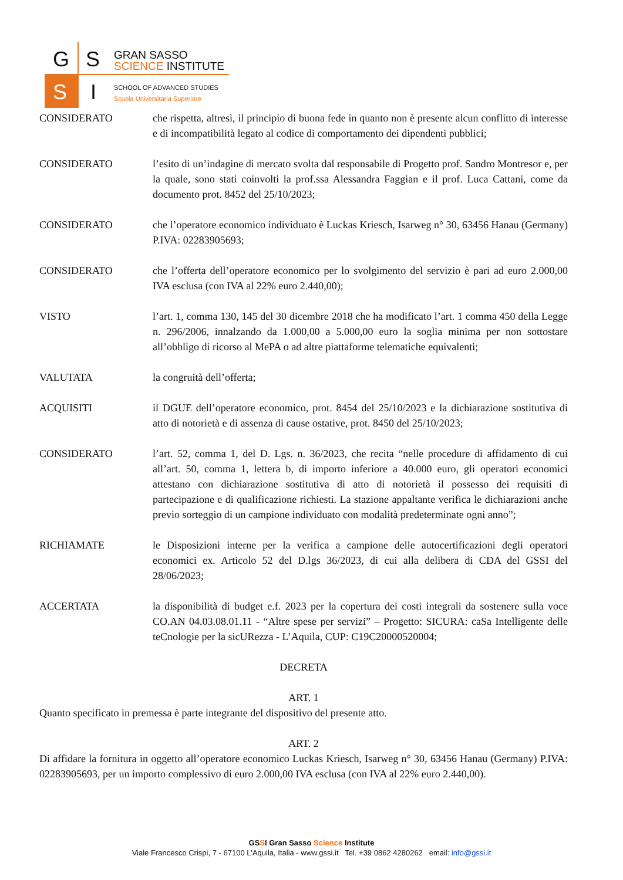G S
S I
GRAN SASSO
SCIENCE INSTITUTE
SCHOOL OF ADVANCED STUDIES
Scuola Universitaria Superiore
CONSIDERATO che rispetta, altresì, il principio di buona fede in quanto non è presente alcun conflitto di interesse e di incompatibilità legato al codice di comportamento dei dipendenti pubblici;
CONSIDERATO l’esito di un’indagine di mercato svolta dal responsabile di Progetto prof. Sandro Montresor e, per la quale, sono stati coinvolti la prof.ssa Alessandra Faggian e il prof. Luca Cattani, come da documento prot. 8452 del 25/10/2023;
CONSIDERATO che l’operatore economico individuato è Luckas Kriesch, Isarweg n° 30, 63456 Hanau (Germany) P.IVA: 02283905693;
CONSIDERATO che l’offerta dell’operatore economico per lo svolgimento del servizio è pari ad euro 2.000,00 IVA esclusa (con IVA al 22% euro 2.440,00);
VISTO l’art. 1, comma 130, 145 del 30 dicembre 2018 che ha modificato l’art. 1 comma 450 della Legge n. 296/2006, innalzando da 1.000,00 a 5.000,00 euro la soglia minima per non sottostare all’obbligo di ricorso al MePA o ad altre piattaforme telematiche equivalenti;
VALUTATA la congruità dell’offerta;
ACQUISITI il DGUE dell’operatore economico, prot. 8454 del 25/10/2023 e la dichiarazione sostitutiva di atto di notorietà e di assenza di cause ostative, prot. 8450 del 25/10/2023;
CONSIDERATO l’art. 52, comma 1, del D. Lgs. n. 36/2023, che recita “nelle procedure di affidamento di cui all’art. 50, comma 1, lettera b, di importo inferiore a 40.000 euro, gli operatori economici attestano con dichiarazione sostitutiva di atto di notorietà il possesso dei requisiti di partecipazione e di qualificazione richiesti. La stazione appaltante verifica le dichiarazioni anche previo sorteggio di un campione individuato con modalità predeterminate ogni anno”;
RICHIAMATE le Disposizioni interne per la verifica a campione delle autocertificazioni degli operatori economici ex. Articolo 52 del D.lgs 36/2023, di cui alla delibera di CDA del GSSI del 28/06/2023;
ACCERTATA la disponibilità di budget e.f. 2023 per la copertura dei costi integrali da sostenere sulla voce CO.AN 04.03.08.01.11 - “Altre spese per servizi” – Progetto: SICURA: caSa Intelligente delle teCnologie per la sicURezza - L’Aquila, CUP: C19C20000520004;
DECRETA
ART. 1
Quanto specificato in premessa è parte integrante del dispositivo del presente atto.
ART. 2
Di affidare la fornitura in oggetto all’operatore economico Luckas Kriesch, Isarweg n° 30, 63456 Hanau (Germany) P.IVA: 02283905693, per un importo complessivo di euro 2.000,00 IVA esclusa (con IVA al 22% euro 2.440,00).
GSSI Gran Sasso Science Institute
Viale Francesco Crispi, 7 - 67100 L'Aquila, Italia - www.gssi.it Tel. +39 0862 4280262 email: info@gssi.it